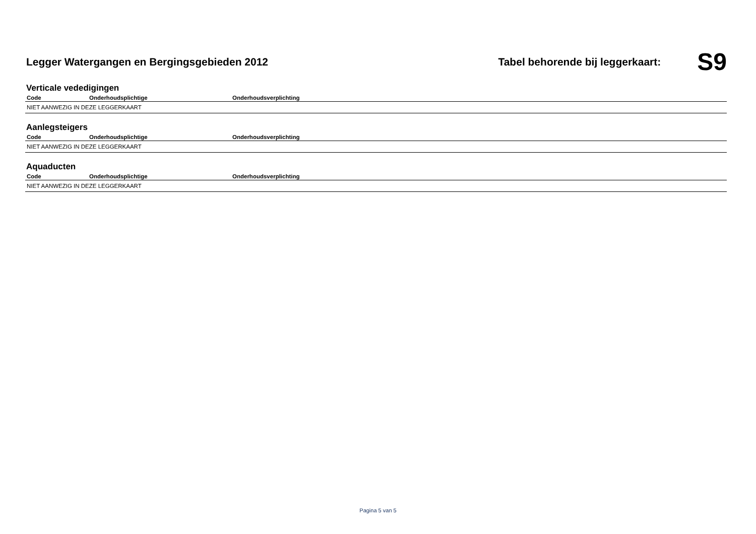Legger Watergangen en Bergingsgebieden 2012
Tabel behorende bij leggerkaart:
S9
Verticale vededigingen
| Code | Onderhoudsplichtige | Onderhoudsverplichting |
| --- | --- | --- |
| NIET AANWEZIG IN DEZE LEGGERKAART | | |
Aanlegsteigers
| Code | Onderhoudsplichtige | Onderhoudsverplichting |
| --- | --- | --- |
| NIET AANWEZIG IN DEZE LEGGERKAART | | |
Aquaducten
| Code | Onderhoudsplichtige | Onderhoudsverplichting |
| --- | --- | --- |
| NIET AANWEZIG IN DEZE LEGGERKAART | | |
Pagina 5 van 5